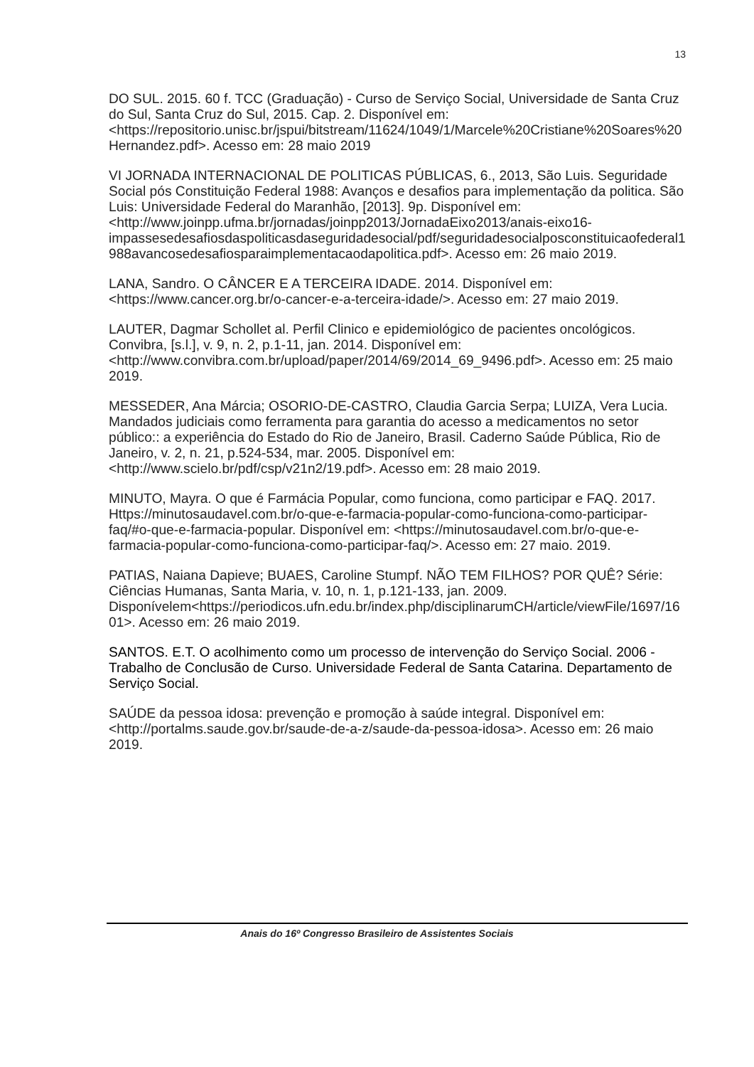13
DO SUL. 2015. 60 f. TCC (Graduação) - Curso de Serviço Social, Universidade de Santa Cruz do Sul, Santa Cruz do Sul, 2015. Cap. 2. Disponível em: <https://repositorio.unisc.br/jspui/bitstream/11624/1049/1/Marcele%20Cristiane%20Soares%20Hernandez.pdf>. Acesso em: 28 maio 2019
VI JORNADA INTERNACIONAL DE POLITICAS PÚBLICAS, 6., 2013, São Luis. Seguridade Social pós Constituição Federal 1988: Avanços e desafios para implementação da politica. São Luis: Universidade Federal do Maranhão, [2013]. 9p. Disponível em: <http://www.joinpp.ufma.br/jornadas/joinpp2013/JornadaEixo2013/anais-eixo16-impassesedesafiosdaspoliticasdaseguridadesocial/pdf/seguridadesocialposconstituicaofederal1988avancosedesafiosparaimplementacaodapolitica.pdf>. Acesso em: 26 maio 2019.
LANA, Sandro. O CÂNCER E A TERCEIRA IDADE. 2014. Disponível em: <https://www.cancer.org.br/o-cancer-e-a-terceira-idade/>. Acesso em: 27 maio 2019.
LAUTER, Dagmar Schollet al. Perfil Clinico e epidemiológico de pacientes oncológicos. Convibra, [s.l.], v. 9, n. 2, p.1-11, jan. 2014. Disponível em: <http://www.convibra.com.br/upload/paper/2014/69/2014_69_9496.pdf>. Acesso em: 25 maio 2019.
MESSEDER, Ana Márcia; OSORIO-DE-CASTRO, Claudia Garcia Serpa; LUIZA, Vera Lucia. Mandados judiciais como ferramenta para garantia do acesso a medicamentos no setor público:: a experiência do Estado do Rio de Janeiro, Brasil. Caderno Saúde Pública, Rio de Janeiro, v. 2, n. 21, p.524-534, mar. 2005. Disponível em: <http://www.scielo.br/pdf/csp/v21n2/19.pdf>. Acesso em: 28 maio 2019.
MINUTO, Mayra. O que é Farmácia Popular, como funciona, como participar e FAQ. 2017. Https://minutosaudavel.com.br/o-que-e-farmacia-popular-como-funciona-como-participar-faq/#o-que-e-farmacia-popular. Disponível em: <https://minutosaudavel.com.br/o-que-e-farmacia-popular-como-funciona-como-participar-faq/>. Acesso em: 27 maio. 2019.
PATIAS, Naiana Dapieve; BUAES, Caroline Stumpf. NÃO TEM FILHOS? POR QUÊ? Série: Ciências Humanas, Santa Maria, v. 10, n. 1, p.121-133, jan. 2009. Disponívelem<https://periodicos.ufn.edu.br/index.php/disciplinarumCH/article/viewFile/1697/1601>. Acesso em: 26 maio 2019.
SANTOS. E.T. O acolhimento como um processo de intervenção do Serviço Social. 2006 - Trabalho de Conclusão de Curso. Universidade Federal de Santa Catarina. Departamento de Serviço Social.
SAÚDE da pessoa idosa: prevenção e promoção à saúde integral. Disponível em: <http://portalms.saude.gov.br/saude-de-a-z/saude-da-pessoa-idosa>. Acesso em: 26 maio 2019.
Anais do 16º Congresso Brasileiro de Assistentes Sociais